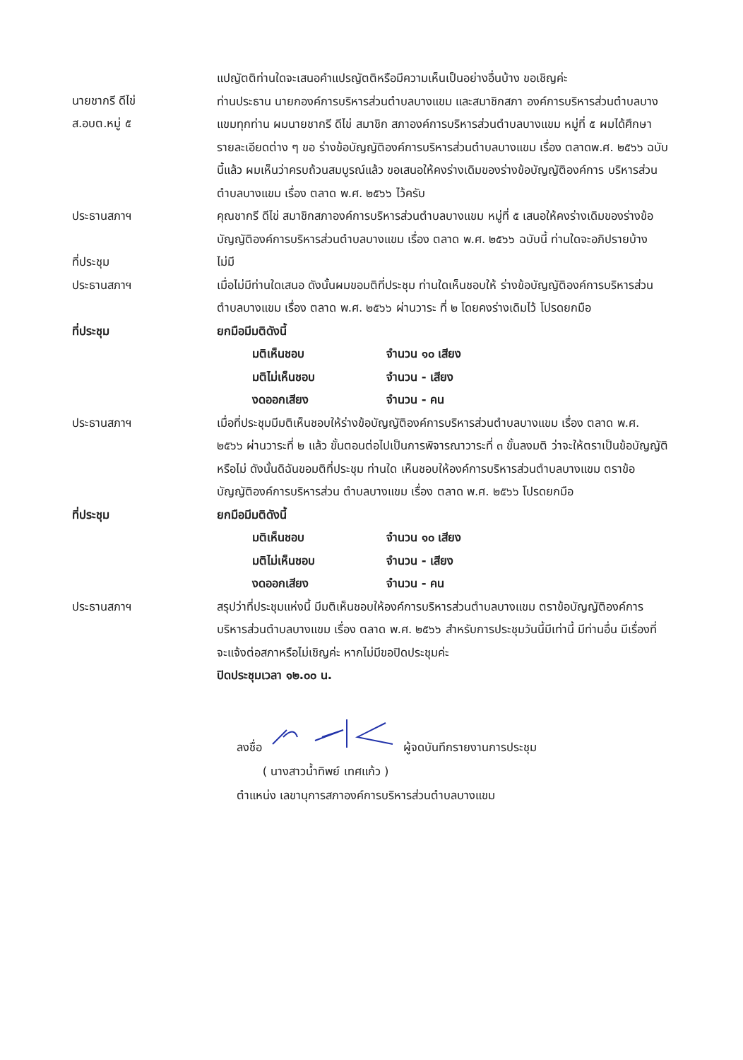นายชากรี ดีไข่
ส.อบต.หมู่ ๕
แปญัตติท่านใดจะเสนอคำแปรญัตติหรือมีความเห็นเป็นอย่างอื่นบ้าง ขอเชิญค่ะ
ท่านประธาน นายกองค์การบริหารส่วนตำบลบางแขม และสมาชิกสภา องค์การบริหารส่วนตำบลบางแขมทุกท่าน ผมนายชากรี ดีไข่ สมาชิก สภาองค์การบริหารส่วนตำบลบางแขม หมู่ที่ ๕ ผมได้ศึกษารายละเอียดต่าง ๆ ขอ ร่างข้อบัญญัติองค์การบริหารส่วนตำบลบางแขม เรื่อง ตลาดพ.ศ. ๒๕๖๖ ฉบับนี้แล้ว ผมเห็นว่าครบถ้วนสมบูรณ์แล้ว ขอเสนอให้คงร่างเดิมของร่างข้อบัญญัติองค์การ บริหารส่วนตำบลบางแขม เรื่อง ตลาด พ.ศ. ๒๕๖๖ ไว้ครับ
ประธานสภาฯ
คุณชากรี ดีไข่ สมาชิกสภาองค์การบริหารส่วนตำบลบางแขม หมู่ที่ ๕ เสนอให้คงร่างเดิมของร่างข้อบัญญัติองค์การบริหารส่วนตำบลบางแขม เรื่อง ตลาด พ.ศ. ๒๕๖๖ ฉบับนี้ ท่านใดจะอภิปรายบ้าง
ที่ประชุม
ไม่มี
ประธานสภาฯ
เมื่อไม่มีท่านใดเสนอ ดังนั้นผมขอมติที่ประชุม ท่านใดเห็นชอบให้ ร่างข้อบัญญัติองค์การบริหารส่วนตำบลบางแขม เรื่อง ตลาด พ.ศ. ๒๕๖๖ ผ่านวาระ ที่ ๒ โดยคงร่างเดิมไว้ โปรดยกมือ
ที่ประชุม
ยกมือมีมติดังนี้
มติเห็นชอบ จำนวน ๑๐ เสียง
มติไม่เห็นชอบ จำนวน - เสียง
งดออกเสียง จำนวน - คน
ประธานสภาฯ
เมื่อที่ประชุมมีมติเห็นชอบให้ร่างข้อบัญญัติองค์การบริหารส่วนตำบลบางแขม เรื่อง ตลาด พ.ศ. ๒๕๖๖ ผ่านวาระที่ ๒ แล้ว ขั้นตอนต่อไปเป็นการพิจารณาวาระที่ ๓ ขั้นลงมติ ว่าจะให้ตราเป็นข้อบัญญัติหรือไม่ ดังนั้นดิฉันขอมติที่ประชุม ท่านใด เห็นชอบให้องค์การบริหารส่วนตำบลบางแขม ตราข้อบัญญัติองค์การบริหารส่วน ตำบลบางแขม เรื่อง ตลาด พ.ศ. ๒๕๖๖ โปรดยกมือ
ที่ประชุม
ยกมือมีมติดังนี้
มติเห็นชอบ จำนวน ๑๐ เสียง
มติไม่เห็นชอบ จำนวน - เสียง
งดออกเสียง จำนวน - คน
ประธานสภาฯ
สรุปว่าที่ประชุมแห่งนี้ มีมติเห็นชอบให้องค์การบริหารส่วนตำบลบางแขม ตราข้อบัญญัติองค์การบริหารส่วนตำบลบางแขม เรื่อง ตลาด พ.ศ. ๒๕๖๖ สำหรับการประชุมวันนี้มีเท่านี้ มีท่านอื่น มีเรื่องที่จะแจ้งต่อสภาหรือไม่เชิญค่ะ หากไม่มีขอปิดประชุมค่ะ
ปิดประชุมเวลา ๑๒.๐๐ น.
ลงชื่อ ผู้จดบันทึกรายงานการประชุม
( นางสาวน้ำทิพย์ เทศแก้ว )
ตำแหน่ง เลขานุการสภาองค์การบริหารส่วนตำบลบางแขม